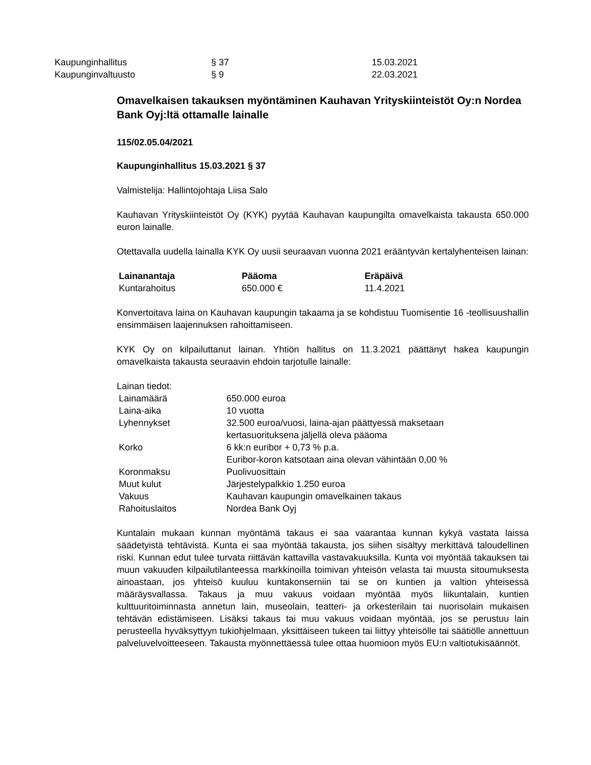| Kaupunginhallitus | § 37 | 15.03.2021 |
| Kaupunginvaltuusto | § 9 | 22.03.2021 |
Omavelkaisen takauksen myöntäminen Kauhavan Yrityskiinteistöt Oy:n Nordea Bank Oyj:ltä ottamalle lainalle
115/02.05.04/2021
Kaupunginhallitus 15.03.2021 § 37
Valmistelija: Hallintojohtaja Liisa Salo
Kauhavan Yrityskiinteistöt Oy (KYK) pyytää Kauhavan kaupungilta omavelkaista takausta 650.000 euron lainalle.
Otettavalla uudella lainalla KYK Oy uusii seuraavan vuonna 2021 erääntyvän kertalyhenteisen lainan:
| Lainanantaja | Pääoma | Eräpäivä |
| --- | --- | --- |
| Kuntarahoitus | 650.000 € | 11.4.2021 |
Konvertoitava laina on Kauhavan kaupungin takaama ja se kohdistuu Tuomisentie 16 -teollisuushallin ensimmäisen laajennuksen rahoittamiseen.
KYK Oy on kilpailuttanut lainan. Yhtiön hallitus on 11.3.2021 päättänyt hakea kaupungin omavelkaista takausta seuraavin ehdoin tarjotulle lainalle:
Lainan tiedot:
| Lainamäärä | 650.000 euroa |
| Laina-aika | 10 vuotta |
| Lyhennykset | 32.500 euroa/vuosi, laina-ajan päättyessä maksetaan kertasuorituksena jäljellä oleva pääoma |
| Korko | 6 kk:n euribor + 0,73 % p.a. Euribor-koron katsotaan aina olevan vähintään 0,00 % |
| Koronmaksu | Puolivuosittain |
| Muut kulut | Järjestelypalkkio 1.250 euroa |
| Vakuus | Kauhavan kaupungin omavelkainen takaus |
| Rahoituslaitos | Nordea Bank Oyj |
Kuntalain mukaan kunnan myöntämä takaus ei saa vaarantaa kunnan kykyä vastata laissa säädetyistä tehtävistä. Kunta ei saa myöntää takausta, jos siihen sisältyy merkittävä taloudellinen riski. Kunnan edut tulee turvata riittävän kattavilla vastavakuuksilla. Kunta voi myöntää takauksen tai muun vakuuden kilpailutilanteessa markkinoilla toimivan yhteisön velasta tai muusta sitoumuksesta ainoastaan, jos yhteisö kuuluu kuntakonserniin tai se on kuntien ja valtion yhteisessä määräysvallassa. Takaus ja muu vakuus voidaan myöntää myös liikuntalain, kuntien kulttuuritoiminnasta annetun lain, museolain, teatteri- ja orkesterilain tai nuorisolain mukaisen tehtävän edistämiseen. Lisäksi takaus tai muu vakuus voidaan myöntää, jos se perustuu lain perusteella hyväksyttyyn tukiohjelmaan, yksittäiseen tukeen tai liittyy yhteisölle tai säätiölle annettuun palveluvelvoitteeseen. Takausta myönnettäessä tulee ottaa huomioon myös EU:n valtiotukisäännöt.